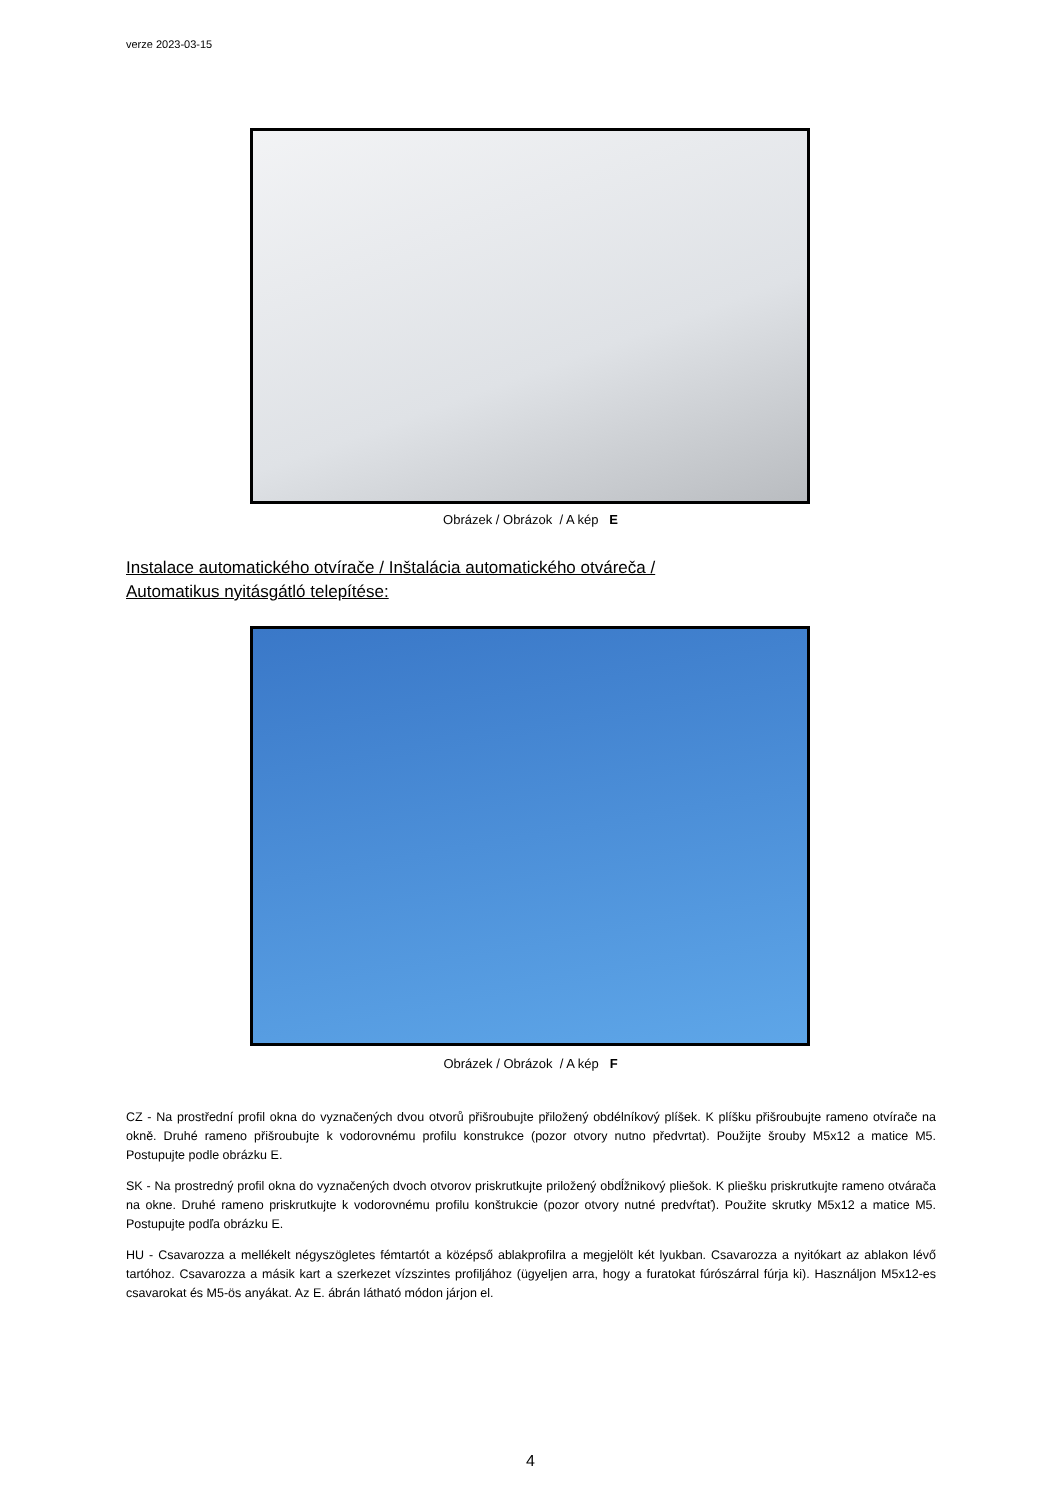verze 2023-03-15
Obrázek / Obrázok / A kép E
Instalace automatického otvírače / Inštalácia automatického otváreča /
Automatikus nyitásgátló telepítése:
Obrázek / Obrázok / A kép F
CZ - Na prostřední profil okna do vyznačených dvou otvorů přišroubujte přiložený obdélníkový plíšek. K plíšku přišroubujte rameno otvírače na okně. Druhé rameno přišroubujte k vodorovnému profilu konstrukce (pozor otvory nutno předvrtat). Použijte šrouby M5x12 a matice M5. Postupujte podle obrázku E.
SK - Na prostredný profil okna do vyznačených dvoch otvorov priskrutkujte priložený obdĺžnikový pliešok. K pliešku priskrutkujte rameno otvárača na okne. Druhé rameno priskrutkujte k vodorovnému profilu konštrukcie (pozor otvory nutné predvŕtať). Použite skrutky M5x12 a matice M5. Postupujte podľa obrázku E.
HU - Csavarozza a mellékelt négyszögletes fémtartót a középső ablakprofilra a megjelölt két lyukban. Csavarozza a nyitókart az ablakon lévő tartóhoz. Csavarozza a másik kart a szerkezet vízszintes profiljához (ügyeljen arra, hogy a furatokat fúrószárral fúrja ki). Használjon M5x12-es csavarokat és M5-ös anyákat. Az E. ábrán látható módon járjon el.
4